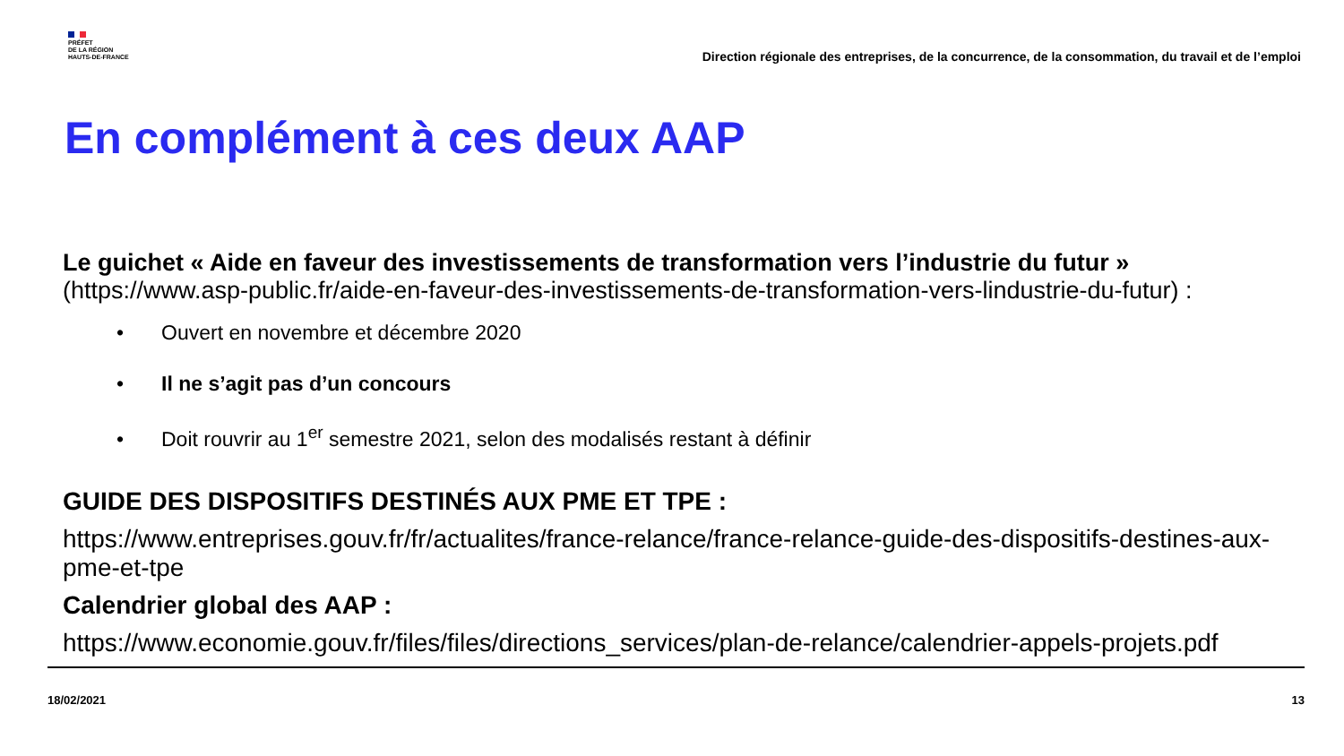PRÉFET
DE LA RÉGION
HAUTS-DE-FRANCE
Direction régionale des entreprises, de la concurrence, de la consommation, du travail et de l’emploi
En complément à ces deux AAP
Le guichet « Aide en faveur des investissements de transformation vers l’industrie du futur »
(https://www.asp-public.fr/aide-en-faveur-des-investissements-de-transformation-vers-lindustrie-du-futur) :
• Ouvert en novembre et décembre 2020
• Il ne s’agit pas d’un concours
• Doit rouvrir au 1<sup>er</sup> semestre 2021, selon des modalisés restant à définir
GUIDE DES DISPOSITIFS DESTINÉS AUX PME ET TPE :
https://www.entreprises.gouv.fr/fr/actualites/france-relance/france-relance-guide-des-dispositifs-destines-aux-pme-et-tpe
Calendrier global des AAP :
https://www.economie.gouv.fr/files/files/directions_services/plan-de-relance/calendrier-appels-projets.pdf
18/02/2021 13